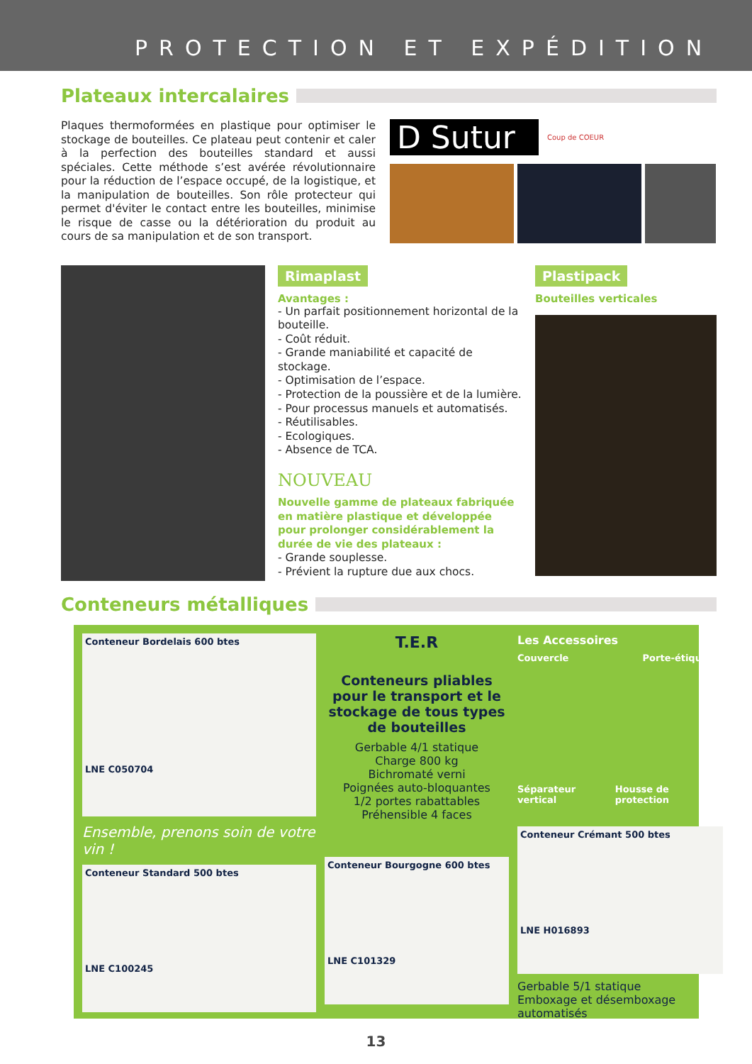PROTECTION ET EXPÉDITION
Plateaux intercalaires
Plaques thermoformées en plastique pour optimiser le stockage de bouteilles. Ce plateau peut contenir et caler à la perfection des bouteilles standard et aussi spéciales. Cette méthode s’est avérée révolutionnaire pour la réduction de l’espace occupé, de la logistique, et la manipulation de bouteilles. Son rôle protecteur qui permet d'éviter le contact entre les bouteilles, minimise le risque de casse ou la détérioration du produit au cours de sa manipulation et de son transport.
D Sutur
Coup de COEUR
Rimaplast
Avantages :
- Un parfait positionnement horizontal de la bouteille.
- Coût réduit.
- Grande maniabilité et capacité de stockage.
- Optimisation de l’espace.
- Protection de la poussière et de la lumière.
- Pour processus manuels et automatisés.
- Réutilisables.
- Ecologiques.
- Absence de TCA.
NOUVEAU
Nouvelle gamme de plateaux fabriquée en matière plastique et développée pour prolonger considérablement la durée de vie des plateaux :
- Grande souplesse.
- Prévient la rupture due aux chocs.
Plastipack
Bouteilles verticales
Conteneurs métalliques
Conteneur Bordelais 600 btes
LNE C050704
Ensemble, prenons soin de votre vin !
Conteneur Standard 500 btes
LNE C100245
T.E.R
Conteneurs pliables pour le transport et le stockage de tous types de bouteilles
Gerbable 4/1 statique
Charge 800 kg
Bichromaté verni
Poignées auto-bloquantes
1/2 portes rabattables
Préhensible 4 faces
Conteneur Bourgogne 600 btes
LNE C101329
Les Accessoires
Couvercle Porte-étiquette
Séparateur vertical Housse de protection
Conteneur Crémant 500 btes
LNE H016893
Gerbable 5/1 statique
Emboxage et désemboxage automatisés
13